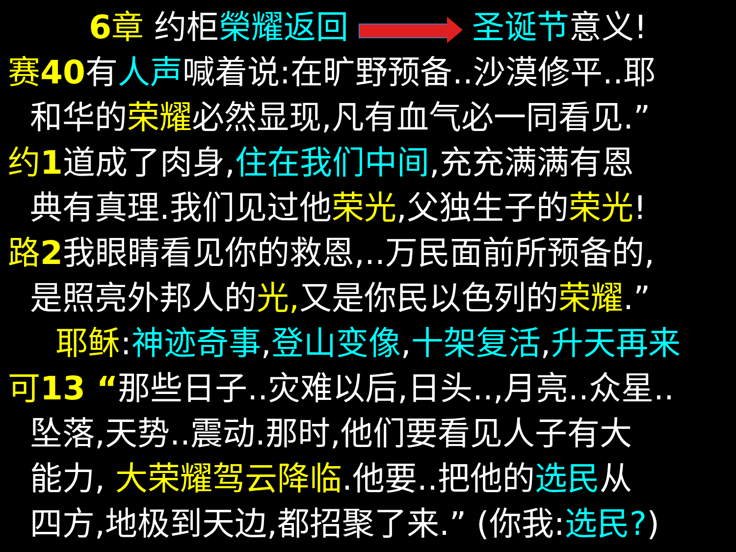6章 约柜榮耀返回 圣诞节意义!
赛40有人声喊着说:在旷野预备..沙漠修平..耶
和华的荣耀必然显现,凡有血气必一同看见.”
约1道成了肉身,住在我们中间,充充满满有恩
典有真理.我们见过他荣光,父独生子的荣光!
路2我眼睛看见你的救恩,..万民面前所预备的,
是照亮外邦人的光, 又是你民以色列的荣耀.”
耶稣:神迹奇事,登山变像,十架复活,升天再来
可13 “那些日子..灾难以后,日头..,月亮..众星..
坠落,天势..震动.那时,他们要看见人子有大
能力, 大荣耀驾云降临.他要..把他的选民从
四方,地极到天边,都招聚了来.” (你我:选民?)